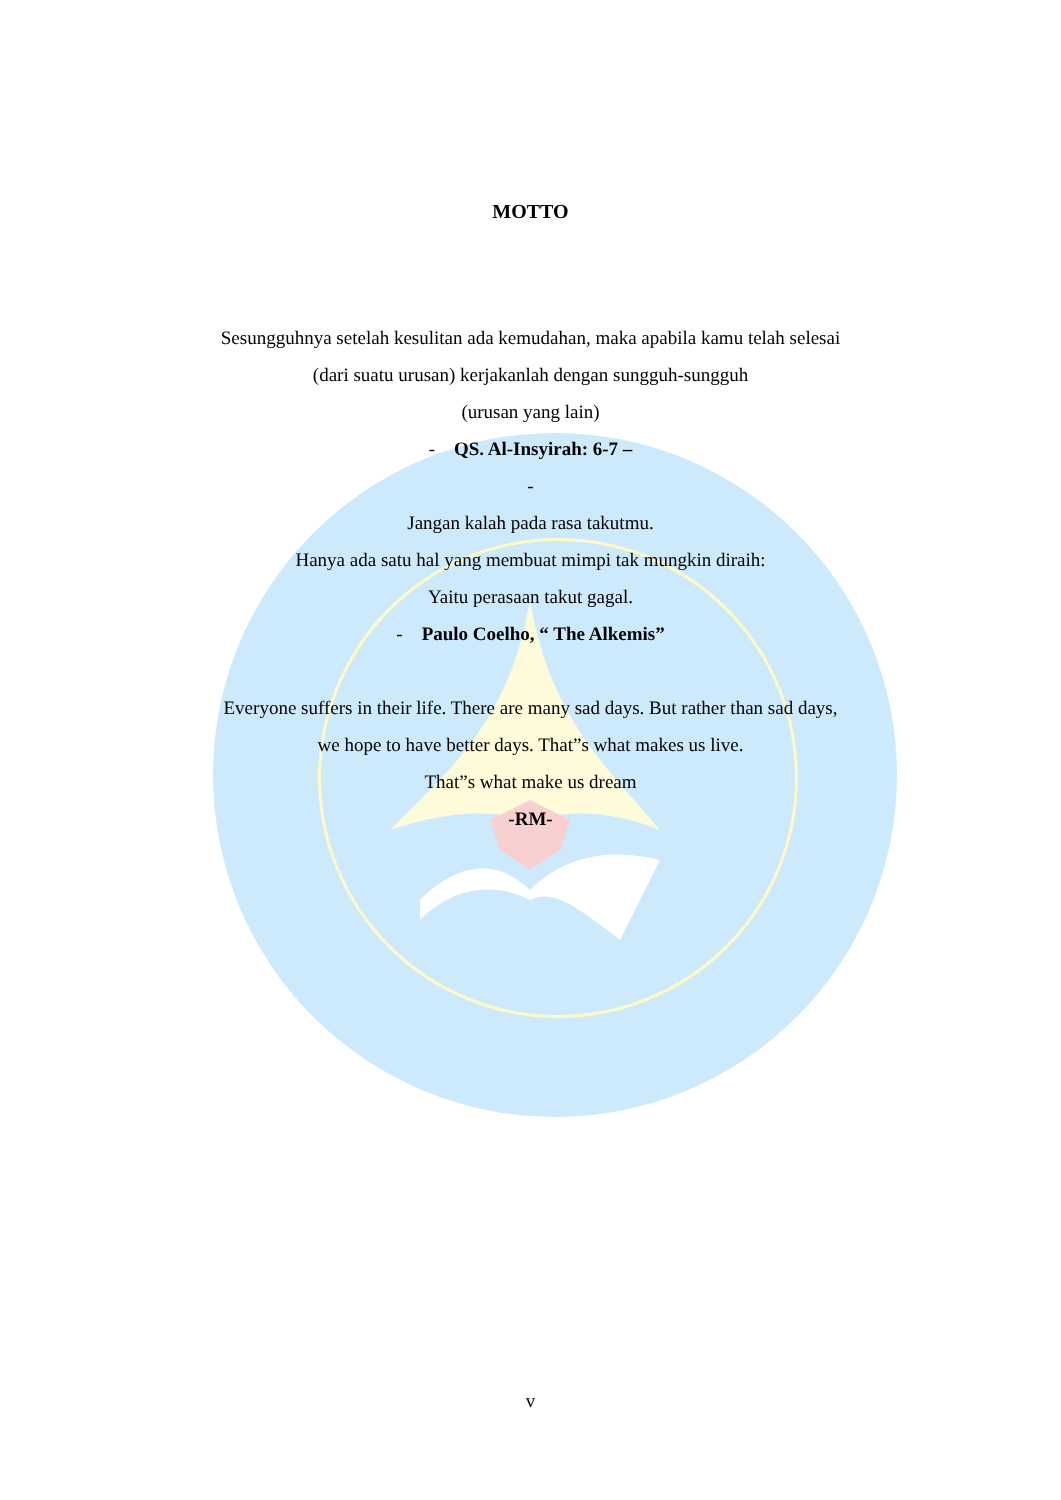MOTTO
Sesungguhnya setelah kesulitan ada kemudahan, maka apabila kamu telah selesai
(dari suatu urusan) kerjakanlah dengan sungguh-sungguh
(urusan yang lain)
- QS. Al-Insyirah: 6-7 –
-
Jangan kalah pada rasa takutmu.
Hanya ada satu hal yang membuat mimpi tak mungkin diraih:
Yaitu perasaan takut gagal.
- Paulo Coelho, “ The Alkemis”
Everyone suffers in their life. There are many sad days. But rather than sad days,
we hope to have better days. That”s what makes us live.
That”s what make us dream
-RM-
v